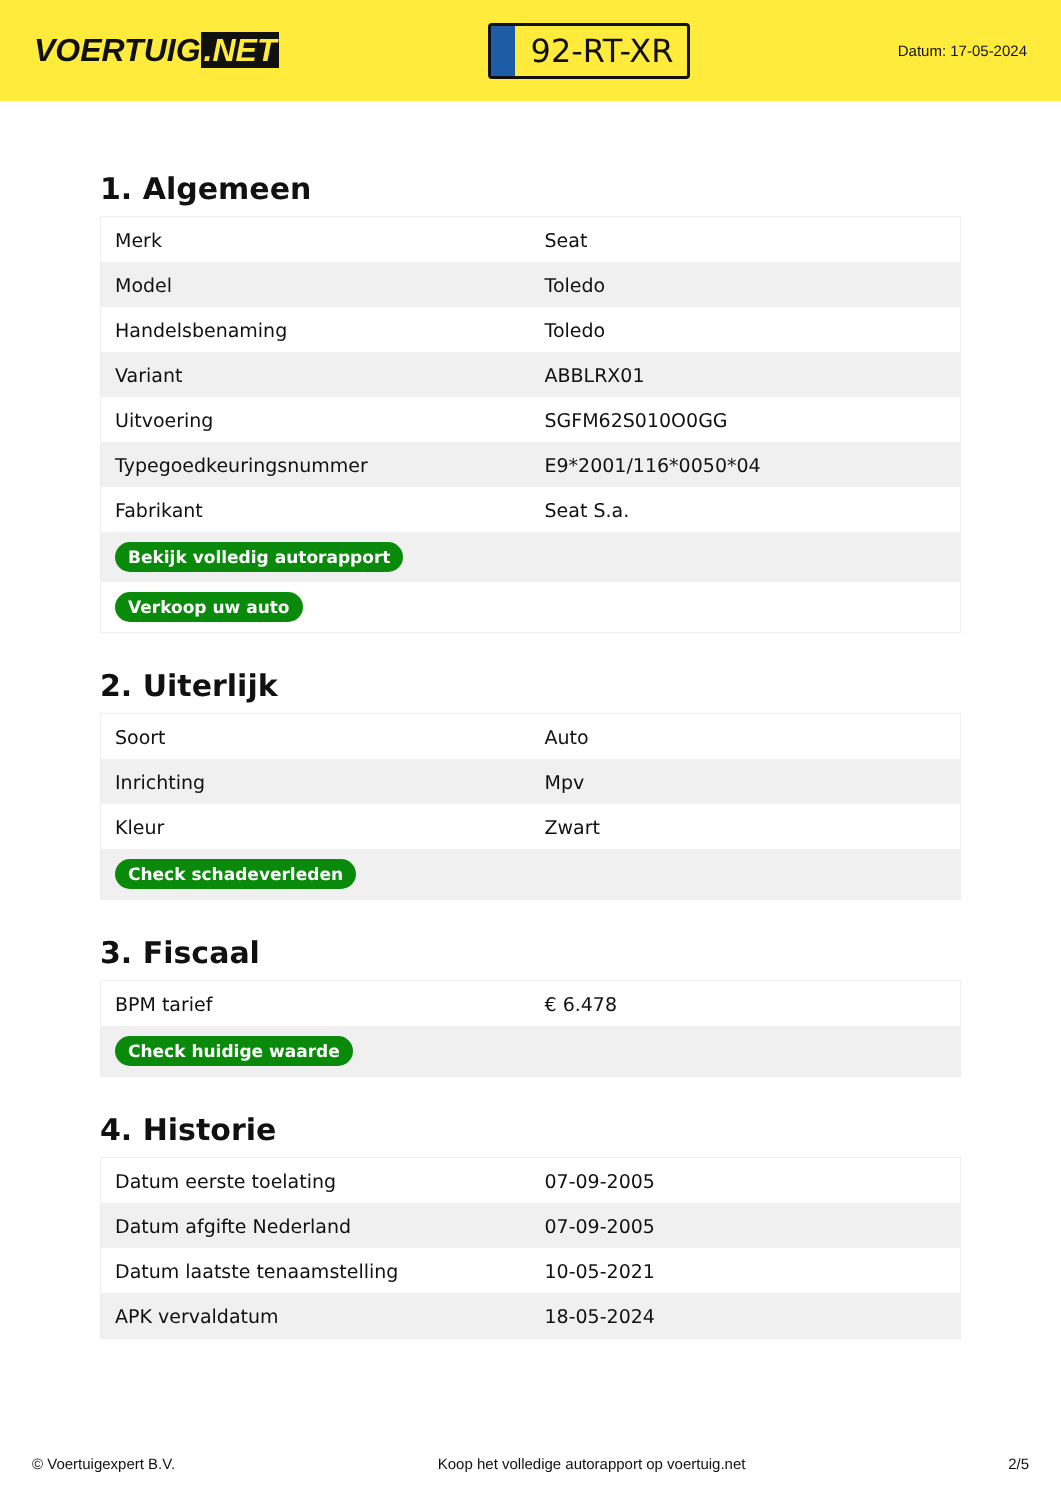VOERTUIG.NET
92-RT-XR
Datum: 17-05-2024
1. Algemeen
| Merk | Seat |
| Model | Toledo |
| Handelsbenaming | Toledo |
| Variant | ABBLRX01 |
| Uitvoering | SGFM62S010O0GG |
| Typegoedkeuringsnummer | E9*2001/116*0050*04 |
| Fabrikant | Seat S.a. |
| Bekijk volledig autorapport | |
| Verkoop uw auto | |
2. Uiterlijk
| Soort | Auto |
| Inrichting | Mpv |
| Kleur | Zwart |
| Check schadeverleden | |
3. Fiscaal
| BPM tarief | € 6.478 |
| Check huidige waarde | |
4. Historie
| Datum eerste toelating | 07-09-2005 |
| Datum afgifte Nederland | 07-09-2005 |
| Datum laatste tenaamstelling | 10-05-2021 |
| APK vervaldatum | 18-05-2024 |
© Voertuigexpert B.V. Koop het volledige autorapport op voertuig.net 2/5